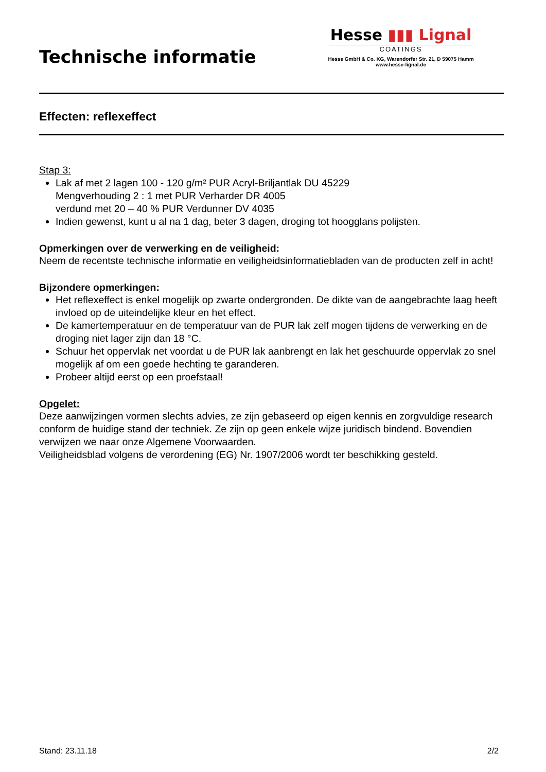Technische informatie
Hesse ▮▮▮ Lignal
COATINGS
Hesse GmbH & Co. KG, Warendorfer Str. 21, D 59075 Hamm
www.hesse-lignal.de
Effecten: reflexeffect
Stap 3:
Lak af met 2 lagen 100 - 120 g/m² PUR Acryl-Briljantlak DU 45229
Mengverhouding 2 : 1 met PUR Verharder DR 4005
verdund met 20 – 40 % PUR Verdunner DV 4035
Indien gewenst, kunt u al na 1 dag, beter 3 dagen, droging tot hoogglans polijsten.
Opmerkingen over de verwerking en de veiligheid:
Neem de recentste technische informatie en veiligheidsinformatiebladen van de producten zelf in acht!
Bijzondere opmerkingen:
Het reflexeffect is enkel mogelijk op zwarte ondergronden. De dikte van de aangebrachte laag heeft invloed op de uiteindelijke kleur en het effect.
De kamertemperatuur en de temperatuur van de PUR lak zelf mogen tijdens de verwerking en de droging niet lager zijn dan 18 °C.
Schuur het oppervlak net voordat u de PUR lak aanbrengt en lak het geschuurde oppervlak zo snel mogelijk af om een goede hechting te garanderen.
Probeer altijd eerst op een proefstaal!
Opgelet:
Deze aanwijzingen vormen slechts advies, ze zijn gebaseerd op eigen kennis en zorgvuldige research conform de huidige stand der techniek. Ze zijn op geen enkele wijze juridisch bindend. Bovendien verwijzen we naar onze Algemene Voorwaarden.
Veiligheidsblad volgens de verordening (EG) Nr. 1907/2006 wordt ter beschikking gesteld.
Stand: 23.11.18 2/2